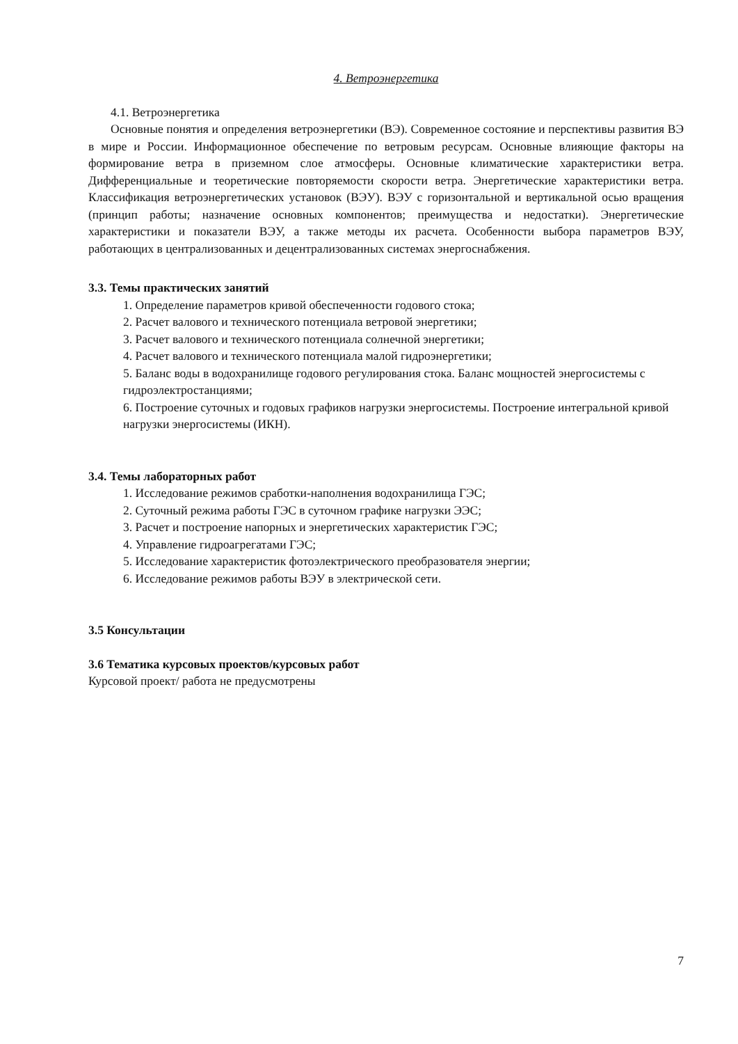4. Ветроэнергетика
4.1. Ветроэнергетика
Основные понятия и определения ветроэнергетики (ВЭ). Современное состояние и перспективы развития ВЭ в мире и России. Информационное обеспечение по ветровым ресурсам. Основные влияющие факторы на формирование ветра в приземном слое атмосферы. Основные климатические характеристики ветра. Дифференциальные и теоретические повторяемости скорости ветра. Энергетические характеристики ветра. Классификация ветроэнергетических установок (ВЭУ). ВЭУ с горизонтальной и вертикальной осью вращения (принцип работы; назначение основных компонентов; преимущества и недостатки). Энергетические характеристики и показатели ВЭУ, а также методы их расчета. Особенности выбора параметров ВЭУ, работающих в централизованных и децентрализованных системах энергоснабжения.
3.3. Темы практических занятий
1. Определение параметров кривой обеспеченности годового стока;
2. Расчет валового и технического потенциала ветровой энергетики;
3. Расчет валового и технического потенциала солнечной энергетики;
4. Расчет валового и технического потенциала малой гидроэнергетики;
5. Баланс воды в водохранилище годового регулирования стока. Баланс мощностей энергосистемы с гидроэлектростанциями;
6. Построение суточных и годовых графиков нагрузки энергосистемы. Построение интегральной кривой нагрузки энергосистемы (ИКН).
3.4. Темы лабораторных работ
1. Исследование режимов сработки-наполнения водохранилища ГЭС;
2. Суточный режима работы ГЭС в суточном графике нагрузки ЭЭС;
3. Расчет и построение напорных и энергетических характеристик ГЭС;
4. Управление гидроагрегатами ГЭС;
5. Исследование характеристик фотоэлектрического преобразователя энергии;
6. Исследование режимов работы ВЭУ в электрической сети.
3.5 Консультации
3.6 Тематика курсовых проектов/курсовых работ
Курсовой проект/ работа не предусмотрены
7